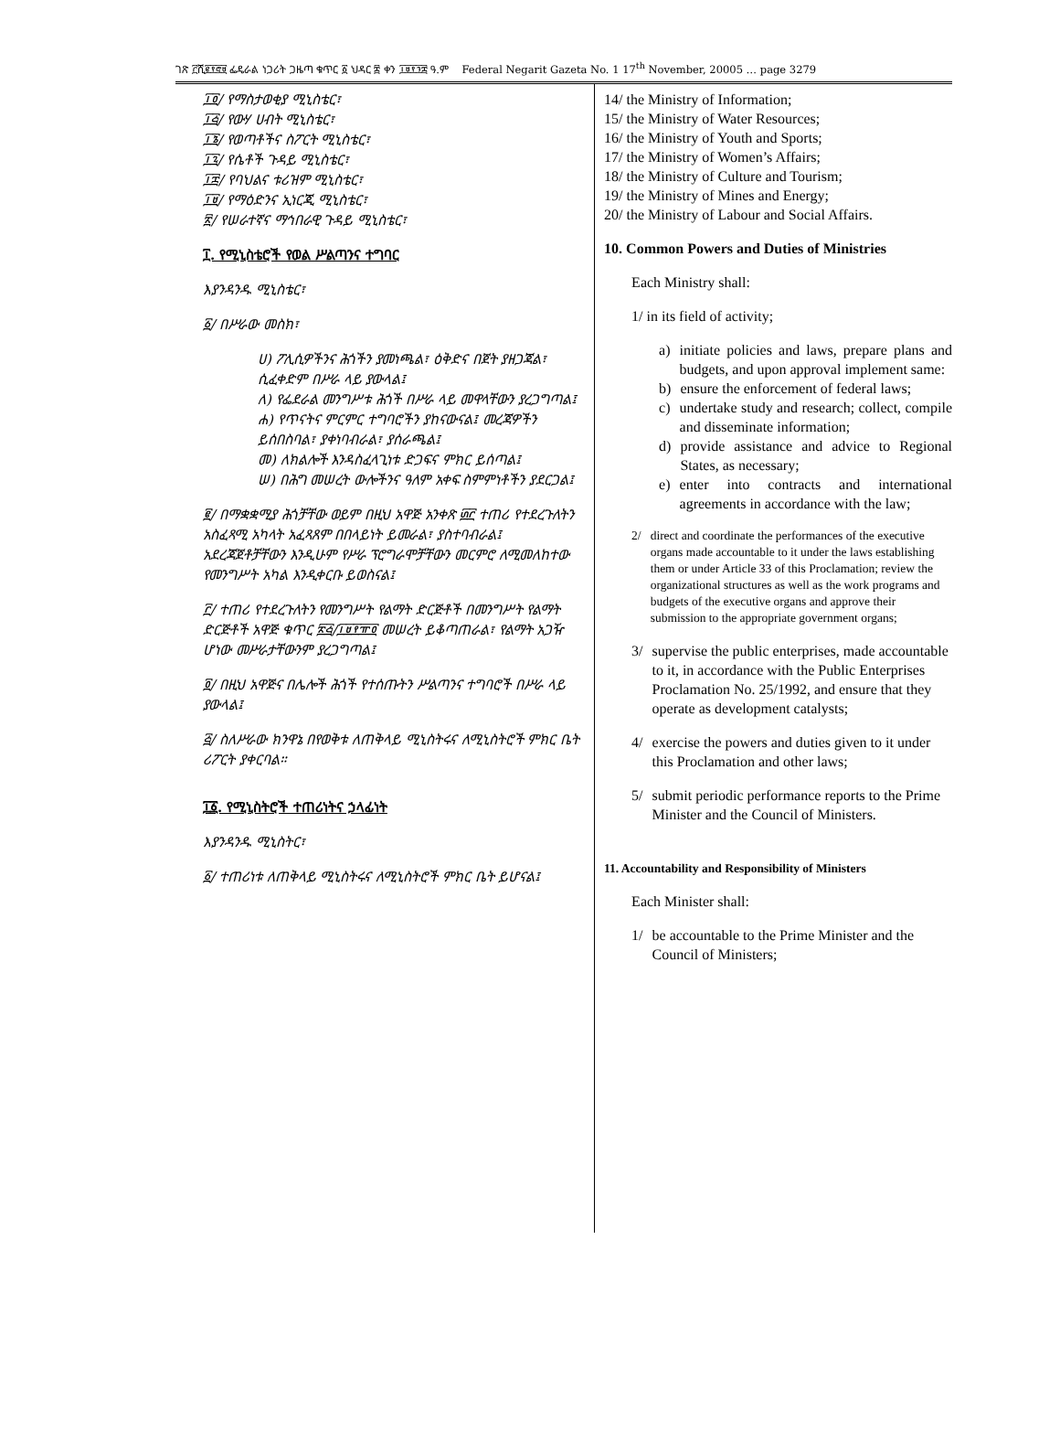ገጽ ፫ሺ፪፻፸፱ ፌዴራል ነጋሪት ጋዜጣ ቁጥር ፩ ህዳር ፰ ቀን ፲፱፻፺፰ ዓ.ም Federal Negarit Gazeta No. 1 17<sup>th</sup> November, 20005 … page 3279
፲፬/ የማስታወቂያ ሚኒስቴር፣
፲፭/ የውሃ ሀብት ሚኒስቴር፣
፲፮/ የወጣቶችና ስፖርት ሚኒስቴር፣
፲፯/ የሴቶች ጉዳይ ሚኒስቴር፣
፲፰/ የባህልና ቱሪዝም ሚኒስቴር፣
፲፱/ የማዕድንና ኢነርጂ ሚኒስቴር፣
፳/ የሠራተኛና ማኅበራዊ ጉዳይ ሚኒስቴር፣
፲. የሚኒስቴሮች የወል ሥልጣንና ተግባር
እያንዳንዱ ሚኒስቴር፣
፩/ በሥራው መስክ፣
ሀ) ፖሊሲዎችንና ሕጎችን ያመነጫል፣ ዕቅድና በጀት ያዘጋጃል፣ ሲፈቀድም በሥራ ላይ ያውላል፤
ለ) የፌደራል መንግሥቱ ሕጎች በሥራ ላይ መዋላቸውን ያረጋግጣል፤
ሐ) የጥናትና ምርምር ተግባሮችን ያከናውናል፤ መረጃዎችን ይሰበስባል፣ ያቀነባብራል፣ ያሰራጫል፤
መ) ለክልሎች እንዳስፈላጊነቱ ድጋፍና ምክር ይሰጣል፤
ሠ) በሕግ መሠረት ውሎችንና ዓለም አቀፍ ስምምነቶችን ያደርጋል፤
፪/ በማቋቋሚያ ሕጎቻቸው ወይም በዚህ አዋጅ አንቀጽ ፴፫ ተጠሪ የተደረጉለትን አስፈጻሚ አካላት አፈጻጸም በበላይነት ይመራል፣ ያስተባብራል፤ አደረጃጀቶቻቸውን እንዲሁም የሥራ ፕሮግራሞቻቸውን መርምሮ ለሚመለከተው የመንግሥት አካል እንዲቀርቡ ይወስናል፤
፫/ ተጠሪ የተደረጉለትን የመንግሥት የልማት ድርጅቶች በመንግሥት የልማት ድርጅቶች አዋጅ ቁጥር ፳፭/፲፱፻፹፬ መሠረት ይቆጣጠራል፣ የልማት አጋዥ ሆነው መሥራታቸውንም ያረጋግጣል፤
፬/ በዚህ አዋጅና በሌሎች ሕጎች የተሰጡትን ሥልጣንና ተግባሮች በሥራ ላይ ያውላል፤
፭/ ስለሥራው ክንዋኔ በየወቅቱ ለጠቅላይ ሚኒስትሩና ለሚኒስትሮች ምክር ቤት ሪፖርት ያቀርባል።
፲፩. የሚኒስትሮች ተጠሪነትና ኃላፊነት
እያንዳንዱ ሚኒስትር፣
፩/ ተጠሪነቱ ለጠቅላይ ሚኒስትሩና ለሚኒስትሮች ምክር ቤት ይሆናል፤
14/ the Ministry of Information;
15/ the Ministry of Water Resources;
16/ the Ministry of Youth and Sports;
17/ the Ministry of Women’s Affairs;
18/ the Ministry of Culture and Tourism;
19/ the Ministry of Mines and Energy;
20/ the Ministry of Labour and Social Affairs.
10. Common Powers and Duties of Ministries
Each Ministry shall:
1/ in its field of activity;
a) initiate policies and laws, prepare plans and budgets, and upon approval implement same:
b) ensure the enforcement of federal laws;
c) undertake study and research; collect, compile and disseminate information;
d) provide assistance and advice to Regional States, as necessary;
e) enter into contracts and international agreements in accordance with the law;
2/ direct and coordinate the performances of the executive organs made accountable to it under the laws establishing them or under Article 33 of this Proclamation; review the organizational structures as well as the work programs and budgets of the executive organs and approve their submission to the appropriate government organs;
3/ supervise the public enterprises, made accountable to it, in accordance with the Public Enterprises Proclamation No. 25/1992, and ensure that they operate as development catalysts;
4/ exercise the powers and duties given to it under this Proclamation and other laws;
5/ submit periodic performance reports to the Prime Minister and the Council of Ministers.
11. Accountability and Responsibility of Ministers
Each Minister shall:
1/ be accountable to the Prime Minister and the Council of Ministers;